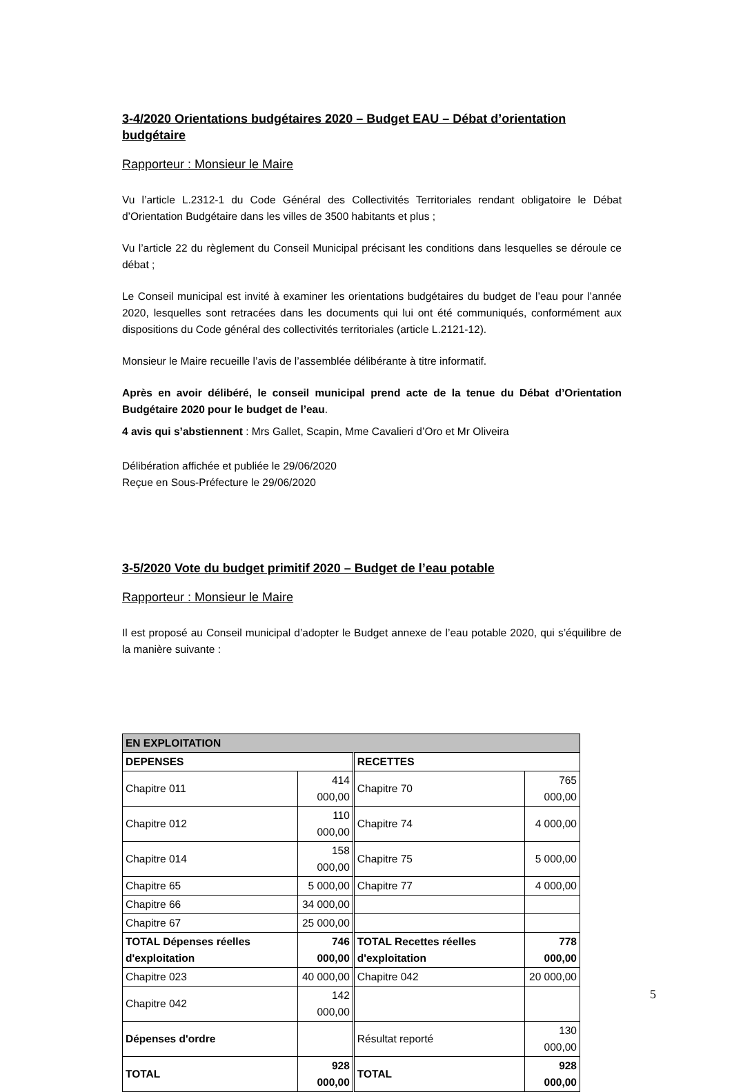3-4/2020 Orientations budgétaires 2020 – Budget EAU – Débat d’orientation budgétaire
Rapporteur : Monsieur le Maire
Vu l’article L.2312-1 du Code Général des Collectivités Territoriales rendant obligatoire le Débat d’Orientation Budgétaire dans les villes de 3500 habitants et plus ;
Vu l’article 22 du règlement du Conseil Municipal précisant les conditions dans lesquelles se déroule ce débat ;
Le Conseil municipal est invité à examiner les orientations budgétaires du budget de l’eau pour l’année 2020, lesquelles sont retracées dans les documents qui lui ont été communiqués, conformément aux dispositions du Code général des collectivités territoriales (article L.2121-12).
Monsieur le Maire recueille l’avis de l’assemblée délibérante à titre informatif.
Après en avoir délibéré, le conseil municipal prend acte de la tenue du Débat d’Orientation Budgétaire 2020 pour le budget de l’eau.
4 avis qui s’abstiennent : Mrs Gallet, Scapin, Mme Cavalieri d’Oro et Mr Oliveira
Délibération affichée et publiée le 29/06/2020
Reçue en Sous-Préfecture le 29/06/2020
3-5/2020 Vote du budget primitif 2020 – Budget de l’eau potable
Rapporteur : Monsieur le Maire
Il est proposé au Conseil municipal d’adopter le Budget annexe de l’eau potable 2020, qui s’équilibre de la manière suivante :
| EN EXPLOITATION | | | |
| DEPENSES | | RECETTES | |
| Chapitre 011 | 414 000,00 | Chapitre 70 | 765 000,00 |
| Chapitre 012 | 110 000,00 | Chapitre 74 | 4 000,00 |
| Chapitre 014 | 158 000,00 | Chapitre 75 | 5 000,00 |
| Chapitre 65 | 5 000,00 | Chapitre 77 | 4 000,00 |
| Chapitre 66 | 34 000,00 | | |
| Chapitre 67 | 25 000,00 | | |
| TOTAL Dépenses réelles d'exploitation | 746 000,00 | TOTAL Recettes réelles d'exploitation | 778 000,00 |
| Chapitre 023 | 40 000,00 | Chapitre 042 | 20 000,00 |
| Chapitre 042 | 142 000,00 | | |
| Dépenses d'ordre | | Résultat reporté | 130 000,00 |
| TOTAL | 928 000,00 | TOTAL | 928 000,00 |
5